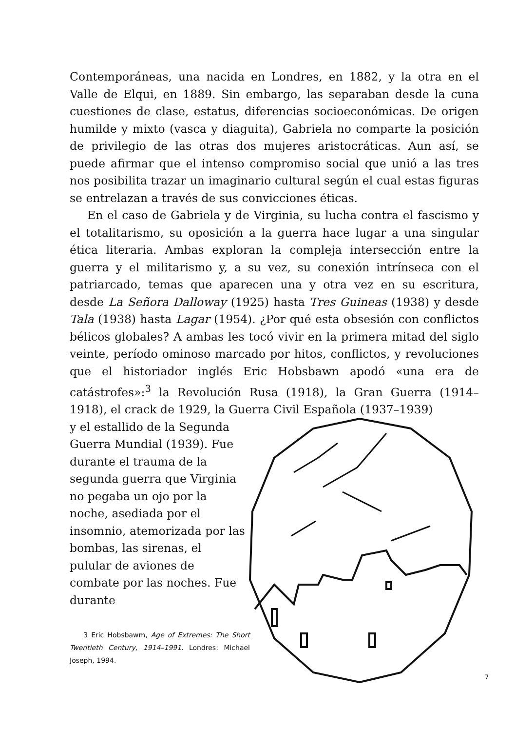Contemporáneas, una nacida en Londres, en 1882, y la otra en el Valle de Elqui, en 1889. Sin embargo, las separaban desde la cuna cuestiones de clase, estatus, diferencias socioeconómicas. De origen humilde y mixto (vasca y diaguita), Gabriela no comparte la posición de privilegio de las otras dos mujeres aristocráticas. Aun así, se puede afirmar que el intenso compromiso social que unió a las tres nos posibilita trazar un imaginario cultural según el cual estas figuras se entrelazan a través de sus convicciones éticas.
En el caso de Gabriela y de Virginia, su lucha contra el fascismo y el totalitarismo, su oposición a la guerra hace lugar a una singular ética literaria. Ambas exploran la compleja intersección entre la guerra y el militarismo y, a su vez, su conexión intrínseca con el patriarcado, temas que aparecen una y otra vez en su escritura, desde La Señora Dalloway (1925) hasta Tres Guineas (1938) y desde Tala (1938) hasta Lagar (1954). ¿Por qué esta obsesión con conflictos bélicos globales? A ambas les tocó vivir en la primera mitad del siglo veinte, período ominoso marcado por hitos, conflictos, y revoluciones que el historiador inglés Eric Hobsbawn apodó «una era de catástrofes»:<sup>3</sup> la Revolución Rusa (1918), la Gran Guerra (1914–1918), el crack de 1929, la Guerra Civil Española (1937–1939)
y el estallido de la Segunda Guerra Mundial (1939). Fue durante el trauma de la segunda guerra que Virginia no pegaba un ojo por la noche, asediada por el insomnio, atemorizada por las bombas, las sirenas, el pulular de aviones de combate por las noches. Fue durante
3 Eric Hobsbawm, Age of Extremes: The Short Twentieth Century, 1914–1991. Londres: Michael Joseph, 1994.
7